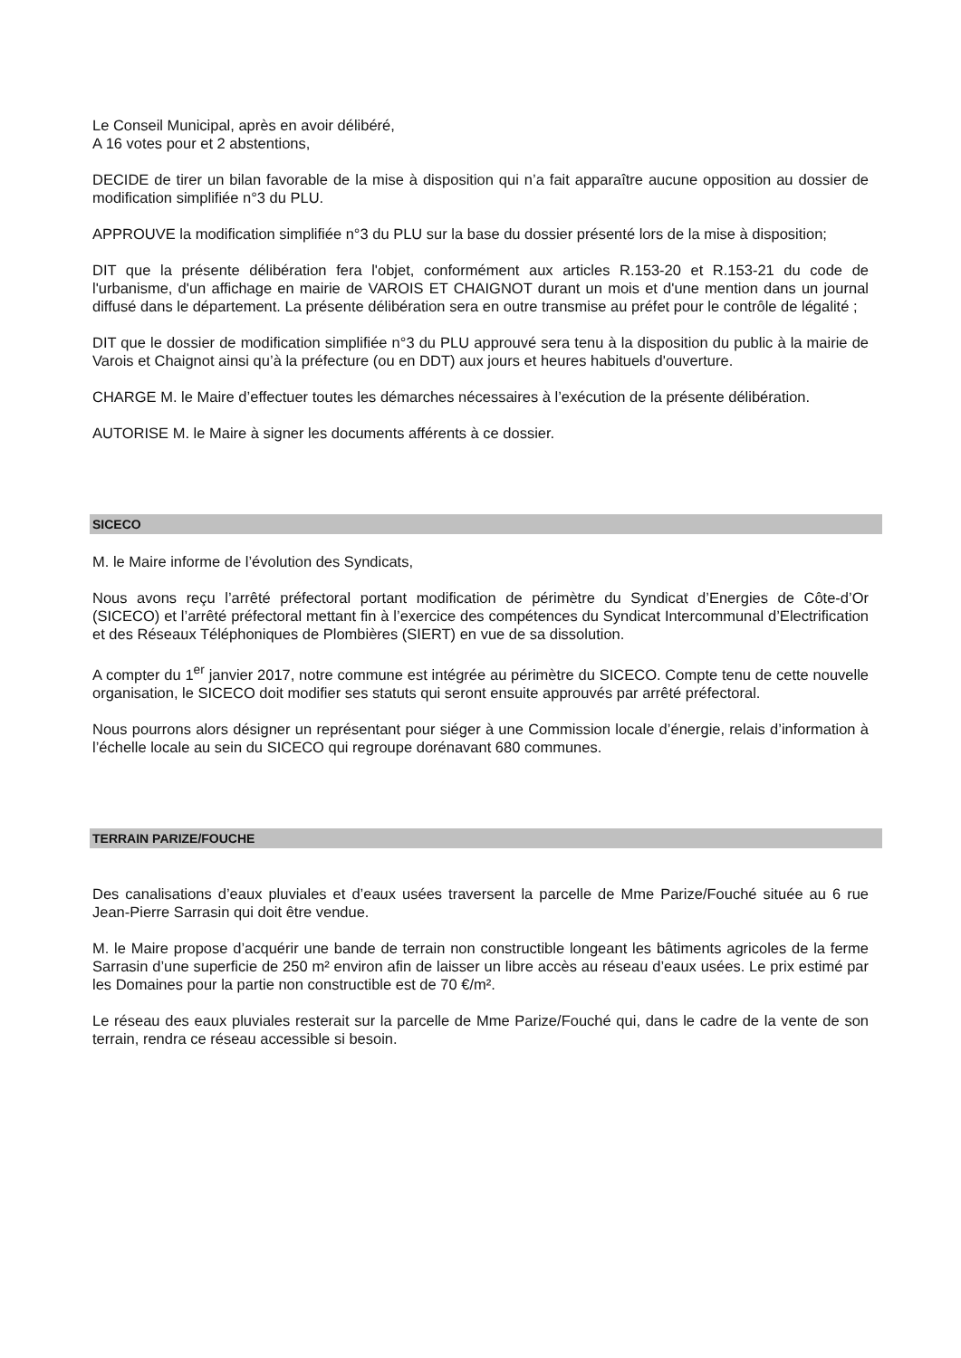Le Conseil Municipal, après en avoir délibéré,
A 16 votes pour et 2 abstentions,
DECIDE de tirer un bilan favorable de la mise à disposition qui n’a fait apparaître aucune opposition au dossier de modification simplifiée n°3 du PLU.
APPROUVE la modification simplifiée n°3 du PLU sur la base du dossier présenté lors de la mise à disposition;
DIT que la présente délibération fera l'objet, conformément aux articles R.153-20 et R.153-21 du code de l'urbanisme, d'un affichage en mairie de VAROIS ET CHAIGNOT durant un mois et d'une mention dans un journal diffusé dans le département. La présente délibération sera en outre transmise au préfet pour le contrôle de légalité ;
DIT que le dossier de modification simplifiée n°3 du PLU approuvé sera tenu à la disposition du public à la mairie de Varois et Chaignot ainsi qu’à la préfecture (ou en DDT) aux jours et heures habituels d'ouverture.
CHARGE M. le Maire d’effectuer toutes les démarches nécessaires à l’exécution de la présente délibération.
AUTORISE M. le Maire à signer les documents afférents à ce dossier.
SICECO
M. le Maire informe de l’évolution des Syndicats,
Nous avons reçu l’arrêté préfectoral portant modification de périmètre du Syndicat d’Energies de Côte-d’Or (SICECO) et l’arrêté préfectoral mettant fin à l’exercice des compétences du Syndicat Intercommunal d’Electrification et des Réseaux Téléphoniques de Plombières (SIERT) en vue de sa dissolution.
A compter du 1<sup>er</sup> janvier 2017, notre commune est intégrée au périmètre du SICECO. Compte tenu de cette nouvelle organisation, le SICECO doit modifier ses statuts qui seront ensuite approuvés par arrêté préfectoral.
Nous pourrons alors désigner un représentant pour siéger à une Commission locale d’énergie, relais d’information à l’échelle locale au sein du SICECO qui regroupe dorénavant 680 communes.
TERRAIN PARIZE/FOUCHE
Des canalisations d’eaux pluviales et d’eaux usées traversent la parcelle de Mme Parize/Fouché située au 6 rue Jean-Pierre Sarrasin qui doit être vendue.
M. le Maire propose d’acquérir une bande de terrain non constructible longeant les bâtiments agricoles de la ferme Sarrasin d’une superficie de 250 m² environ afin de laisser un libre accès au réseau d’eaux usées. Le prix estimé par les Domaines pour la partie non constructible est de 70 €/m².
Le réseau des eaux pluviales resterait sur la parcelle de Mme Parize/Fouché qui, dans le cadre de la vente de son terrain, rendra ce réseau accessible si besoin.